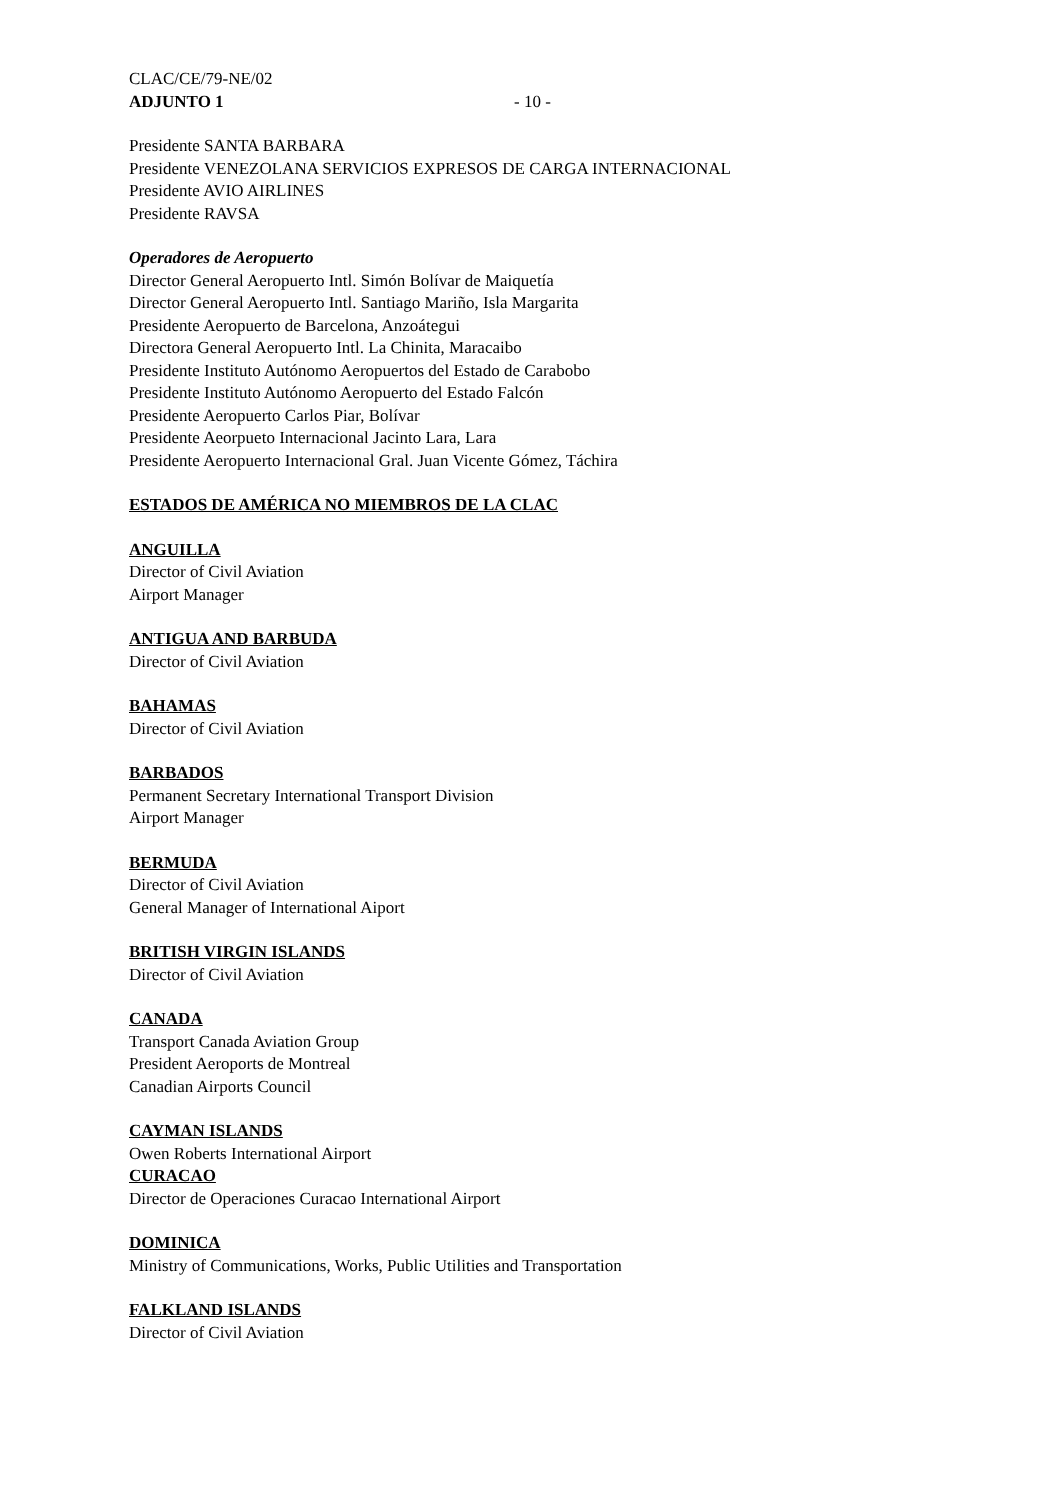CLAC/CE/79-NE/02
ADJUNTO 1 - 10 -
Presidente SANTA BARBARA
Presidente VENEZOLANA SERVICIOS EXPRESOS DE CARGA INTERNACIONAL
Presidente AVIO AIRLINES
Presidente RAVSA
Operadores de Aeropuerto
Director General Aeropuerto Intl. Simón Bolívar de Maiquetía
Director General Aeropuerto Intl. Santiago Mariño, Isla Margarita
Presidente Aeropuerto de Barcelona, Anzoátegui
Directora General Aeropuerto Intl. La Chinita, Maracaibo
Presidente Instituto Autónomo Aeropuertos del Estado de Carabobo
Presidente Instituto Autónomo Aeropuerto del Estado Falcón
Presidente Aeropuerto Carlos Piar, Bolívar
Presidente Aeorpueto Internacional Jacinto Lara, Lara
Presidente Aeropuerto Internacional Gral. Juan Vicente Gómez, Táchira
ESTADOS DE AMÉRICA NO MIEMBROS DE LA CLAC
ANGUILLA
Director of Civil Aviation
Airport Manager
ANTIGUA AND BARBUDA
Director of Civil Aviation
BAHAMAS
Director of Civil Aviation
BARBADOS
Permanent Secretary International Transport Division
Airport Manager
BERMUDA
Director of Civil Aviation
General Manager of International Aiport
BRITISH VIRGIN ISLANDS
Director of Civil Aviation
CANADA
Transport Canada Aviation Group
President Aeroports de Montreal
Canadian Airports Council
CAYMAN ISLANDS
Owen Roberts International Airport
CURACAO
Director de Operaciones Curacao International Airport
DOMINICA
Ministry of Communications, Works, Public Utilities and Transportation
FALKLAND ISLANDS
Director of Civil Aviation